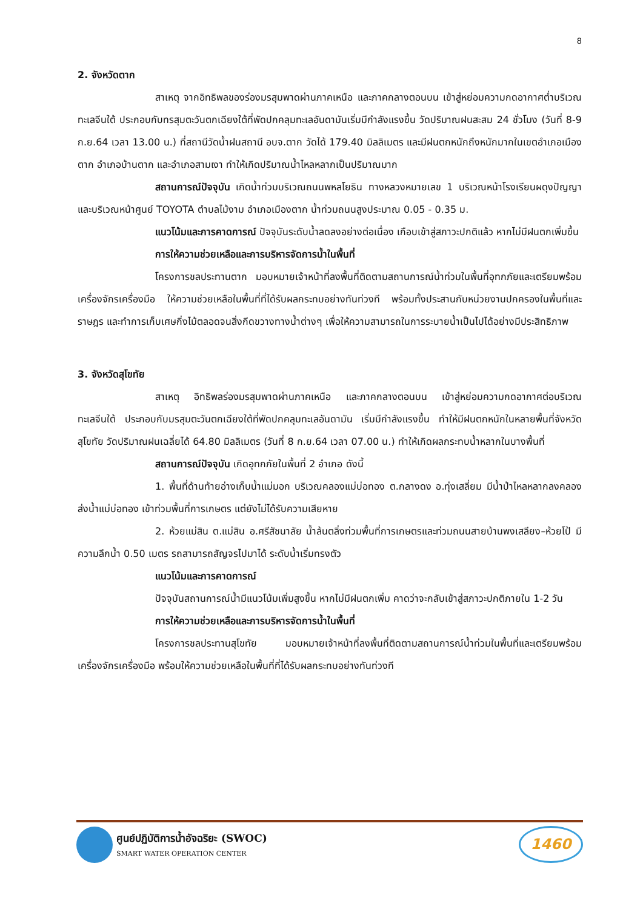8
2. จังหวัดตาก
สาเหตุ จากอิทธิพลของร่องมรสุมพาดผ่านภาคเหนือ และภาคกลางตอนบน เข้าสู่หย่อมความกดอากาศต่ำบริเวณทะเลจีนใต้ ประกอบกับทรสุมตะวันตกเฉียงใต้ที่พัดปกคลุมทะเลอันดามันเริ่มมีกำลังแรงขึ้น วัดปริมาณฝนสะสม 24 ชั่วโมง (วันที่ 8-9 ก.ย.64 เวลา 13.00 น.) ที่สถานีวัดน้ำฝนสถานี อบจ.ตาก วัดได้ 179.40 มิลลิเมตร และมีฝนตกหนักถึงหนักมากในเขตอำเภอเมืองตาก อำเภอบ้านตาก และอำเภอสามเงา ทำให้เกิดปริมาณน้ำไหลหลากเป็นปริมาณมาก
สถานการณ์ปัจจุบัน เกิดน้ำท่วมบริเวณถนนพหลโยธิน ทางหลวงหมายเลข 1 บริเวณหน้าโรงเรียนผดุงปัญญา และบริเวณหน้าศูนย์ TOYOTA ตำบลไม้งาม อำเภอเมืองตาก น้ำท่วมถนนสูงประมาณ 0.05 - 0.35 ม.
แนวโน้มและการคาดการณ์ ปัจจุบันระดับน้ำลดลงอย่างต่อเนื่อง เกือบเข้าสู่สภาวะปกติแล้ว หากไม่มีฝนตกเพิ่มขึ้น
การให้ความช่วยเหลือและการบริหารจัดการน้ำในพื้นที่
โครงการชลประทานตาก มอบหมายเจ้าหน้าที่ลงพื้นที่ติดตามสถานการณ์น้ำท่วมในพื้นที่อุทกภัยและเตรียมพร้อมเครื่องจักรเครื่องมือ ให้ความช่วยเหลือในพื้นที่ที่ได้รับผลกระทบอย่างทันท่วงที พร้อมทั้งประสานกับหน่วยงานปกครองในพื้นที่และราษฎร และทำการเก็บเศษกิ่งไม้ตลอดจนสิ่งกีดขวางทางน้ำต่างๆ เพื่อให้ความสามารถในการระบายน้ำเป็นไปได้อย่างมีประสิทธิภาพ
3. จังหวัดสุโขทัย
สาเหตุ อิทธิพลร่องมรสุมพาดผ่านภาคเหนือ และภาคกลางตอนบน เข้าสู่หย่อมความกดอากาศต่อบริเวณทะเลจีนใต้ ประกอบกับมรสุมตะวันตกเฉียงใต้ที่พัดปกคลุมทะเลอันดามัน เริ่มมีกำลังแรงขึ้น ทำให้มีฝนตกหนักในหลายพื้นที่จังหวัดสุโขทัย วัดปริมาณฝนเฉลี่ยได้ 64.80 มิลลิเมตร (วันที่ 8 ก.ย.64 เวลา 07.00 น.) ทำให้เกิดผลกระทบน้ำหลากในบางพื้นที่
สถานการณ์ปัจจุบัน เกิดอุทกภัยในพื้นที่ 2 อำเภอ ดังนี้
1. พื้นที่ด้านท้ายอ่างเก็บน้ำแม่มอก บริเวณคลองแม่บ่อทอง ต.กลางดง อ.ทุ่งเสลี่ยม มีน้ำป่าไหลหลากลงคลองส่งน้ำแม่บ่อทอง เข้าท่วมพื้นที่การเกษตร แต่ยังไม่ได้รับความเสียหาย
2. ห้วยแม่สิน ต.แม่สิน อ.ศรีสัชนาลัย น้ำล้นตลิ่งท่วมพื้นที่การเกษตรและท่วมถนนสายบ้านพงเสลียง–ห้วยโป้ มีความลึกน้ำ 0.50 เมตร รถสามารถสัญจรไปมาได้ ระดับน้ำเริ่มทรงตัว
แนวโน้มและการคาดการณ์
ปัจจุบันสถานการณ์น้ำมีแนวโน้มเพิ่มสูงขึ้น หากไม่มีฝนตกเพิ่ม คาดว่าจะกลับเข้าสู่สภาวะปกติภายใน 1-2 วัน
การให้ความช่วยเหลือและการบริหารจัดการน้ำในพื้นที่
โครงการชลประทานสุโขทัย มอบหมายเจ้าหน้าที่ลงพื้นที่ติดตามสถานการณ์น้ำท่วมในพื้นที่และเตรียมพร้อมเครื่องจักรเครื่องมือ พร้อมให้ความช่วยเหลือในพื้นที่ที่ได้รับผลกระทบอย่างทันท่วงที
ศูนย์ปฏิบัติการน้ำอัจฉริยะ (SWOC) SMART WATER OPERATION CENTER
1460